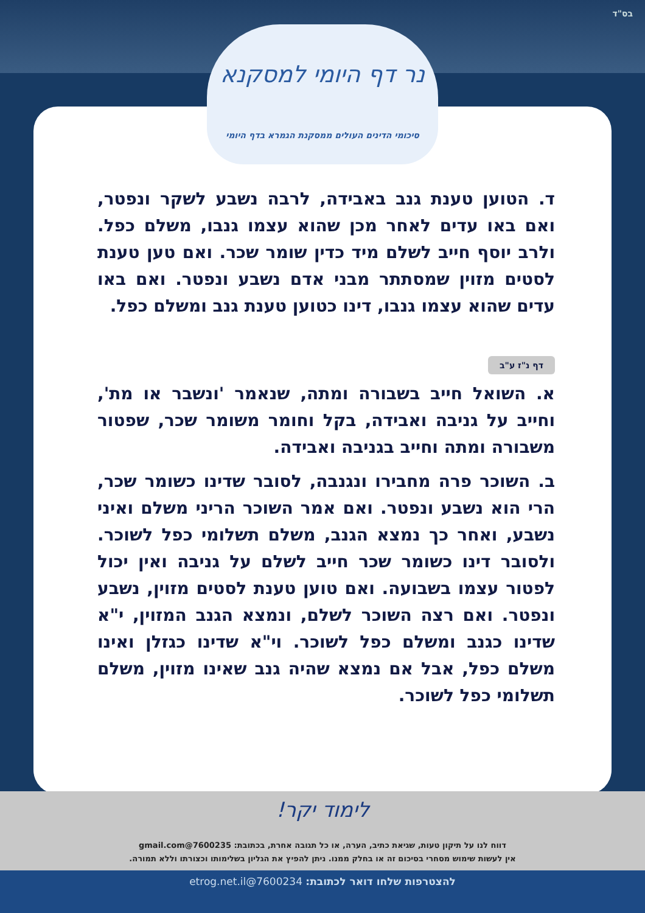בס"ד
נר דף היומי למסקנא
סיכומי הדינים העולים ממסקנת הגמרא בדף היומי
ד. הטוען טענת גנב באבידה, לרבה נשבע לשקר ונפטר, ואם באו עדים לאחר מכן שהוא עצמו גנבו, משלם כפל. ולרב יוסף חייב לשלם מיד כדין שומר שכר. ואם טען טענת לסטים מזוין שמסתתר מבני אדם נשבע ונפטר. ואם באו עדים שהוא עצמו גנבו, דינו כטוען טענת גנב ומשלם כפל.
דף נ"ז ע"ב
א. השואל חייב בשבורה ומתה, שנאמר 'ונשבר או מת', וחייב על גניבה ואבידה, בקל וחומר משומר שכר, שפטור משבורה ומתה וחייב בגניבה ואבידה.
ב. השוכר פרה מחבירו ונגנבה, לסובר שדינו כשומר שכר, הרי הוא נשבע ונפטר. ואם אמר השוכר הריני משלם ואיני נשבע, ואחר כך נמצא הגנב, משלם תשלומי כפל לשוכר. ולסובר דינו כשומר שכר חייב לשלם על גניבה ואין יכול לפטור עצמו בשבועה. ואם טוען טענת לסטים מזוין, נשבע ונפטר. ואם רצה השוכר לשלם, ונמצא הגנב המזוין, י"א שדינו כגנב ומשלם כפל לשוכר. וי"א שדינו כגזלן ואינו משלם כפל, אבל אם נמצא שהיה גנב שאינו מזוין, משלם תשלומי כפל לשוכר.
לימוד יקר!
דווח לנו על תיקון טעות, שגיאת כתיב, הערה, או כל תגובה אחרת, בכתובת: 7600235@gmail.com
אין לעשות שימוש מסחרי בסיכום זה או בחלק ממנו. ניתן להפיץ את הגליון בשלימותו וכצורתו וללא תמורה.
להצטרפות שלחו דואר לכתובת: 7600234@etrog.net.il